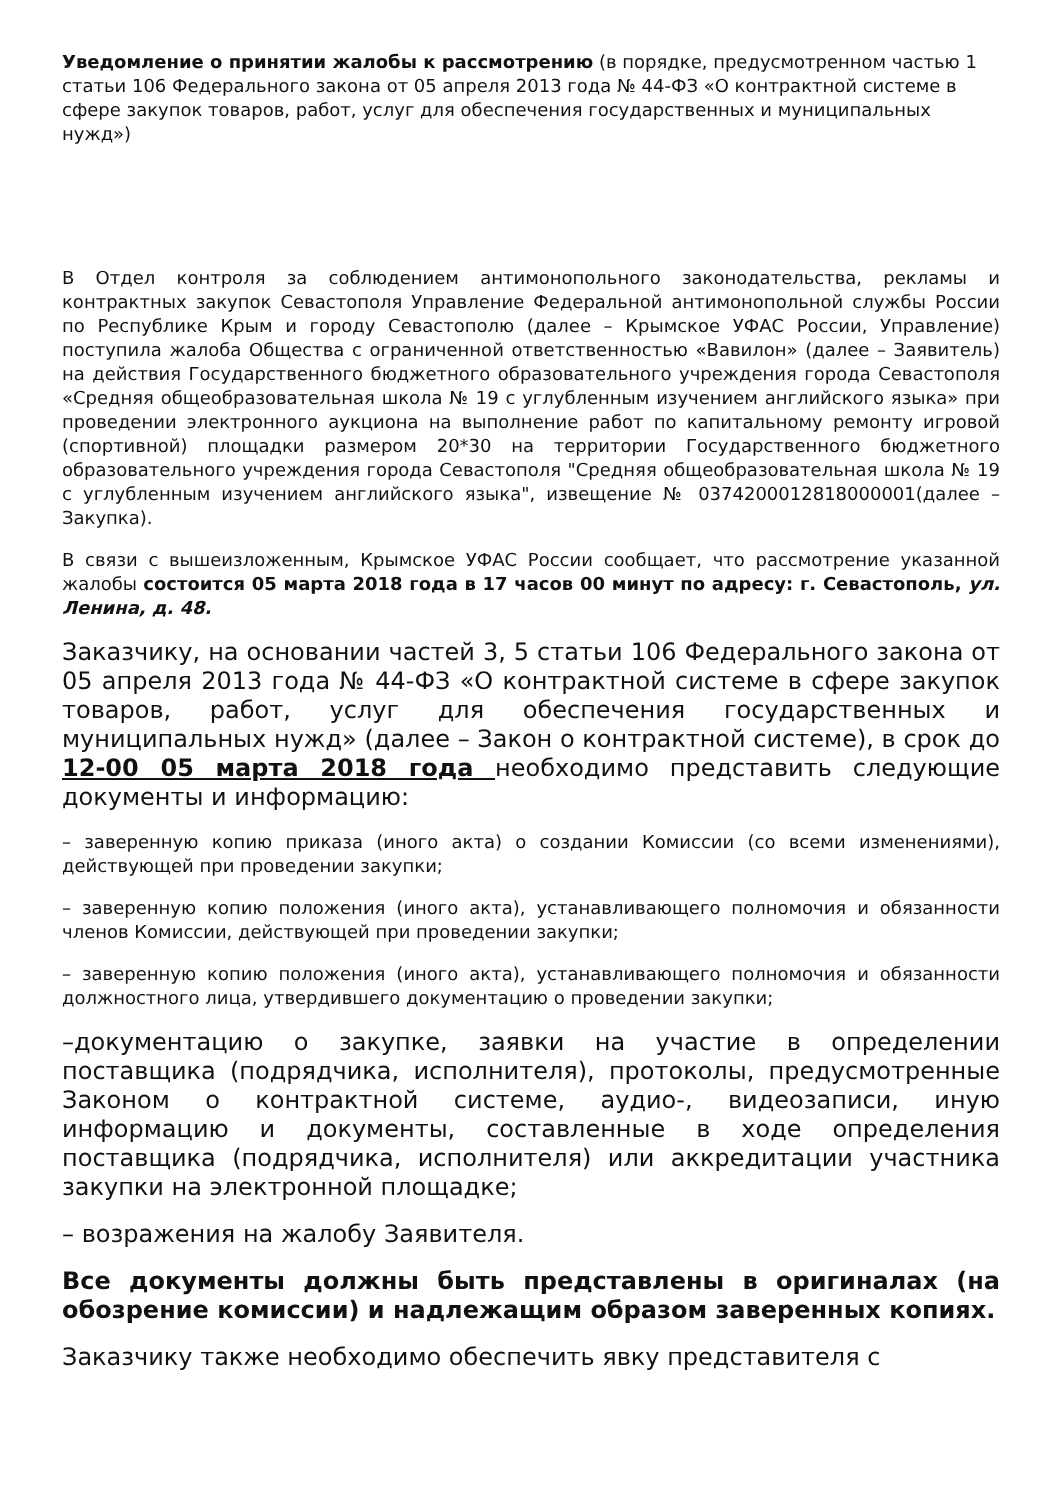Уведомление о принятии жалобы к рассмотрению (в порядке, предусмотренном частью 1 статьи 106 Федерального закона от 05 апреля 2013 года № 44-ФЗ «О контрактной системе в сфере закупок товаров, работ, услуг для обеспечения государственных и муниципальных нужд»)
В Отдел контроля за соблюдением антимонопольного законодательства, рекламы и контрактных закупок Севастополя Управление Федеральной антимонопольной службы России по Республике Крым и городу Севастополю (далее – Крымское УФАС России, Управление) поступила жалоба Общества с ограниченной ответственностью «Вавилон» (далее – Заявитель) на действия Государственного бюджетного образовательного учреждения города Севастополя «Средняя общеобразовательная школа № 19 с углубленным изучением английского языка» при проведении электронного аукциона на выполнение работ по капитальному ремонту игровой (спортивной) площадки размером 20*30 на территории Государственного бюджетного образовательного учреждения города Севастополя "Средняя общеобразовательная школа № 19 с углубленным изучением английского языка", извещение № 0374200012818000001(далее – Закупка).
В связи с вышеизложенным, Крымское УФАС России сообщает, что рассмотрение указанной жалобы состоится 05 марта 2018 года в 17 часов 00 минут по адресу: г. Севастополь, ул. Ленина, д. 48.
Заказчику, на основании частей 3, 5 статьи 106 Федерального закона от 05 апреля 2013 года № 44-ФЗ «О контрактной системе в сфере закупок товаров, работ, услуг для обеспечения государственных и муниципальных нужд» (далее – Закон о контрактной системе), в срок до 12-00 05 марта 2018 года необходимо представить следующие документы и информацию:
– заверенную копию приказа (иного акта) о создании Комиссии (со всеми изменениями), действующей при проведении закупки;
– заверенную копию положения (иного акта), устанавливающего полномочия и обязанности членов Комиссии, действующей при проведении закупки;
– заверенную копию положения (иного акта), устанавливающего полномочия и обязанности должностного лица, утвердившего документацию о проведении закупки;
–документацию о закупке, заявки на участие в определении поставщика (подрядчика, исполнителя), протоколы, предусмотренные Законом о контрактной системе, аудио-, видеозаписи, иную информацию и документы, составленные в ходе определения поставщика (подрядчика, исполнителя) или аккредитации участника закупки на электронной площадке;
– возражения на жалобу Заявителя.
Все документы должны быть представлены в оригиналах (на обозрение комиссии) и надлежащим образом заверенных копиях.
Заказчику также необходимо обеспечить явку представителя с